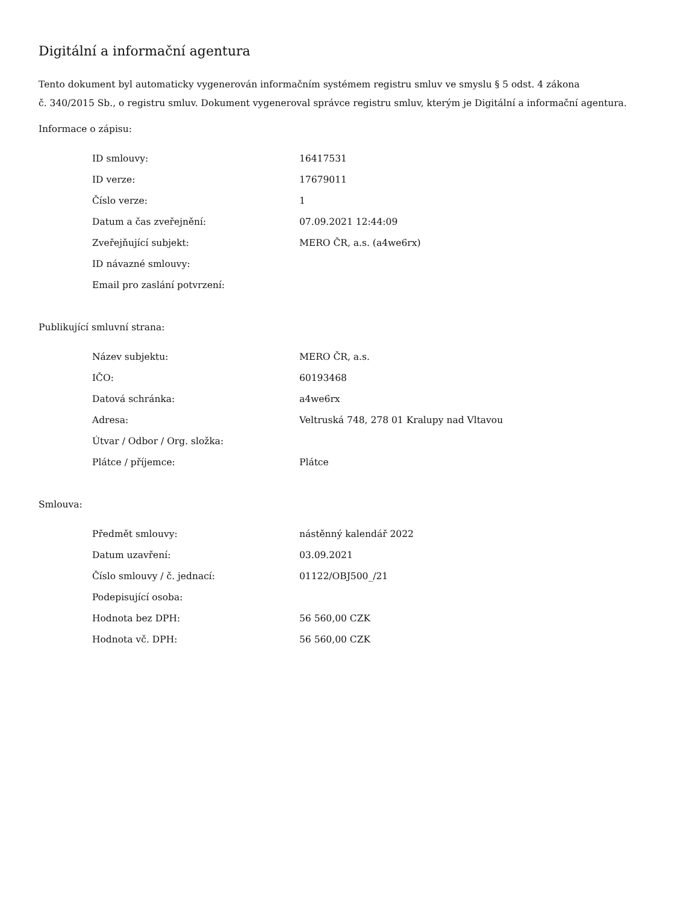Digitální a informační agentura
Tento dokument byl automaticky vygenerován informačním systémem registru smluv ve smyslu § 5 odst. 4 zákona
č. 340/2015 Sb., o registru smluv. Dokument vygeneroval správce registru smluv, kterým je Digitální a informační agentura.
Informace o zápisu:
| ID smlouvy: | 16417531 |
| ID verze: | 17679011 |
| Číslo verze: | 1 |
| Datum a čas zveřejnění: | 07.09.2021 12:44:09 |
| Zveřejňující subjekt: | MERO ČR, a.s. (a4we6rx) |
| ID návazné smlouvy: | |
| Email pro zaslání potvrzení: | |
Publikující smluvní strana:
| Název subjektu: | MERO ČR, a.s. |
| IČO: | 60193468 |
| Datová schránka: | a4we6rx |
| Adresa: | Veltruská 748, 278 01 Kralupy nad Vltavou |
| Útvar / Odbor / Org. složka: | |
| Plátce / příjemce: | Plátce |
Smlouva:
| Předmět smlouvy: | nástěnný kalendář 2022 |
| Datum uzavření: | 03.09.2021 |
| Číslo smlouvy / č. jednací: | 01122/OBJ500_/21 |
| Podepisující osoba: | |
| Hodnota bez DPH: | 56 560,00 CZK |
| Hodnota vč. DPH: | 56 560,00 CZK |